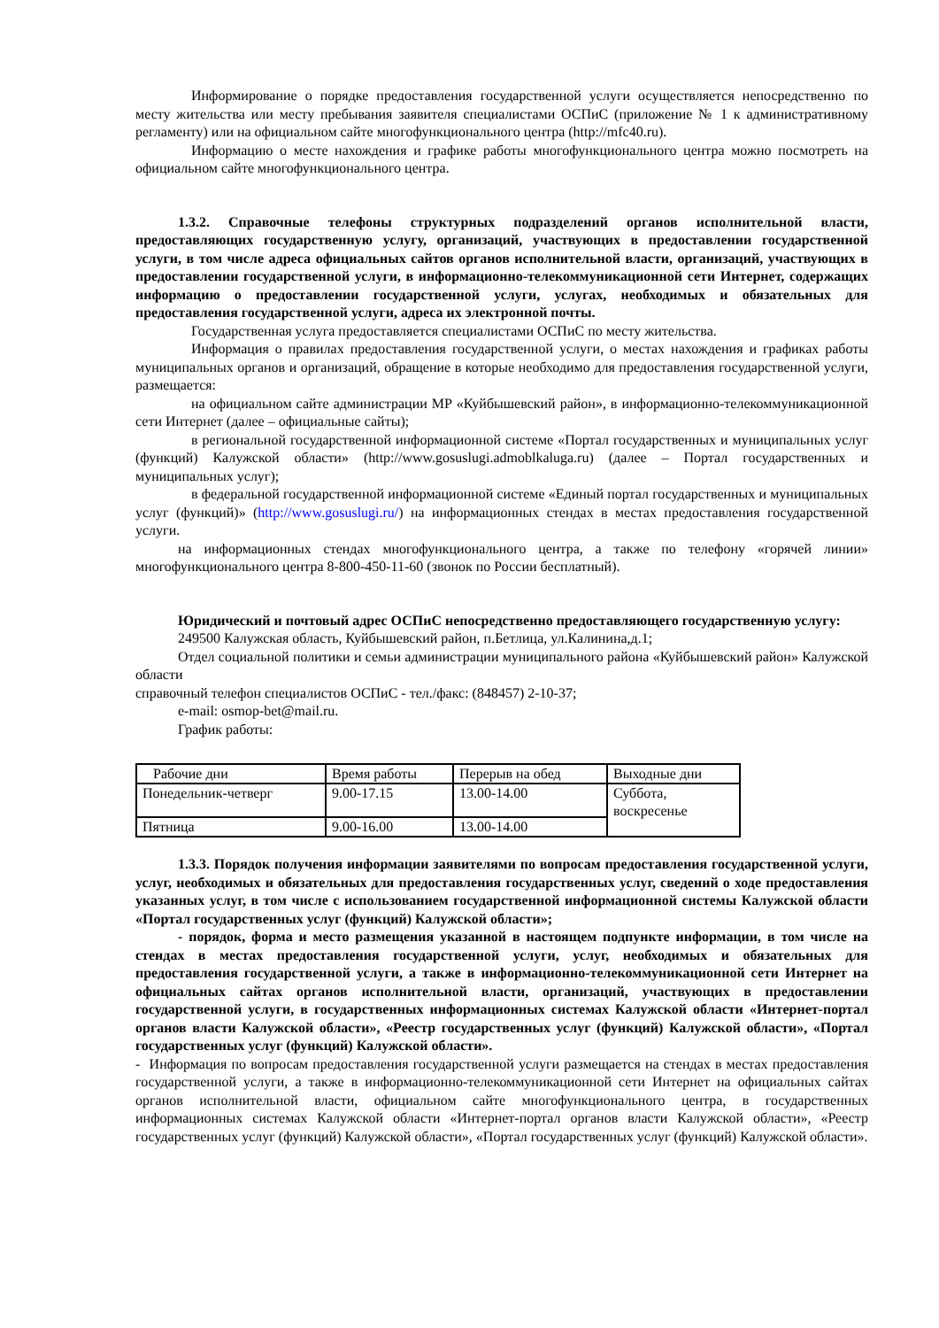Информирование о порядке предоставления государственной услуги осуществляется непосредственно по месту жительства или месту пребывания заявителя специалистами ОСПиС (приложение № 1 к административному регламенту) или на официальном сайте многофункционального центра (http://mfc40.ru).
Информацию о месте нахождения и графике работы многофункционального центра можно посмотреть на официальном сайте многофункционального центра.
1.3.2. Справочные телефоны структурных подразделений органов исполнительной власти, предоставляющих государственную услугу, организаций, участвующих в предоставлении государственной услуги, в том числе адреса официальных сайтов органов исполнительной власти, организаций, участвующих в предоставлении государственной услуги, в информационно-телекоммуникационной сети Интернет, содержащих информацию о предоставлении государственной услуги, услугах, необходимых и обязательных для предоставления государственной услуги, адреса их электронной почты.
Государственная услуга предоставляется специалистами ОСПиС по месту жительства.
Информация о правилах предоставления государственной услуги, о местах нахождения и графиках работы муниципальных органов и организаций, обращение в которые необходимо для предоставления государственной услуги, размещается:
на официальном сайте администрации МР «Куйбышевский район», в информационно-телекоммуникационной сети Интернет (далее – официальные сайты);
в региональной государственной информационной системе «Портал государственных и муниципальных услуг (функций) Калужской области» (http://www.gosuslugi.admoblkaluga.ru) (далее – Портал государственных и муниципальных услуг);
в федеральной государственной информационной системе «Единый портал государственных и муниципальных услуг (функций)» (http://www.gosuslugi.ru/) на информационных стендах в местах предоставления государственной услуги.
на информационных стендах многофункционального центра, а также по телефону «горячей линии» многофункционального центра 8-800-450-11-60 (звонок по России бесплатный).
Юридический и почтовый адрес ОСПиС непосредственно предоставляющего государственную услугу:
249500 Калужская область, Куйбышевский район, п.Бетлица, ул.Калинина,д.1;
Отдел социальной политики и семьи администрации муниципального района «Куйбышевский район» Калужской области
справочный телефон специалистов ОСПиС - тел./факс: (848457) 2-10-37;
e-mail: osmop-bet@mail.ru.
График работы:
| Рабочие дни | Время работы | Перерыв на обед | Выходные дни |
| Понедельник-четверг | 9.00-17.15 | 13.00-14.00 | Суббота, воскресенье |
| Пятница | 9.00-16.00 | 13.00-14.00 | |
1.3.3. Порядок получения информации заявителями по вопросам предоставления государственной услуги, услуг, необходимых и обязательных для предоставления государственных услуг, сведений о ходе предоставления указанных услуг, в том числе с использованием государственной информационной системы Калужской области «Портал государственных услуг (функций) Калужской области»;
- порядок, форма и место размещения указанной в настоящем подпункте информации, в том числе на стендах в местах предоставления государственной услуги, услуг, необходимых и обязательных для предоставления государственной услуги, а также в информационно-телекоммуникационной сети Интернет на официальных сайтах органов исполнительной власти, организаций, участвующих в предоставлении государственной услуги, в государственных информационных системах Калужской области «Интернет-портал органов власти Калужской области», «Реестр государственных услуг (функций) Калужской области», «Портал государственных услуг (функций) Калужской области».
- Информация по вопросам предоставления государственной услуги размещается на стендах в местах предоставления государственной услуги, а также в информационно-телекоммуникационной сети Интернет на официальных сайтах органов исполнительной власти, официальном сайте многофункционального центра, в государственных информационных системах Калужской области «Интернет-портал органов власти Калужской области», «Реестр государственных услуг (функций) Калужской области», «Портал государственных услуг (функций) Калужской области».